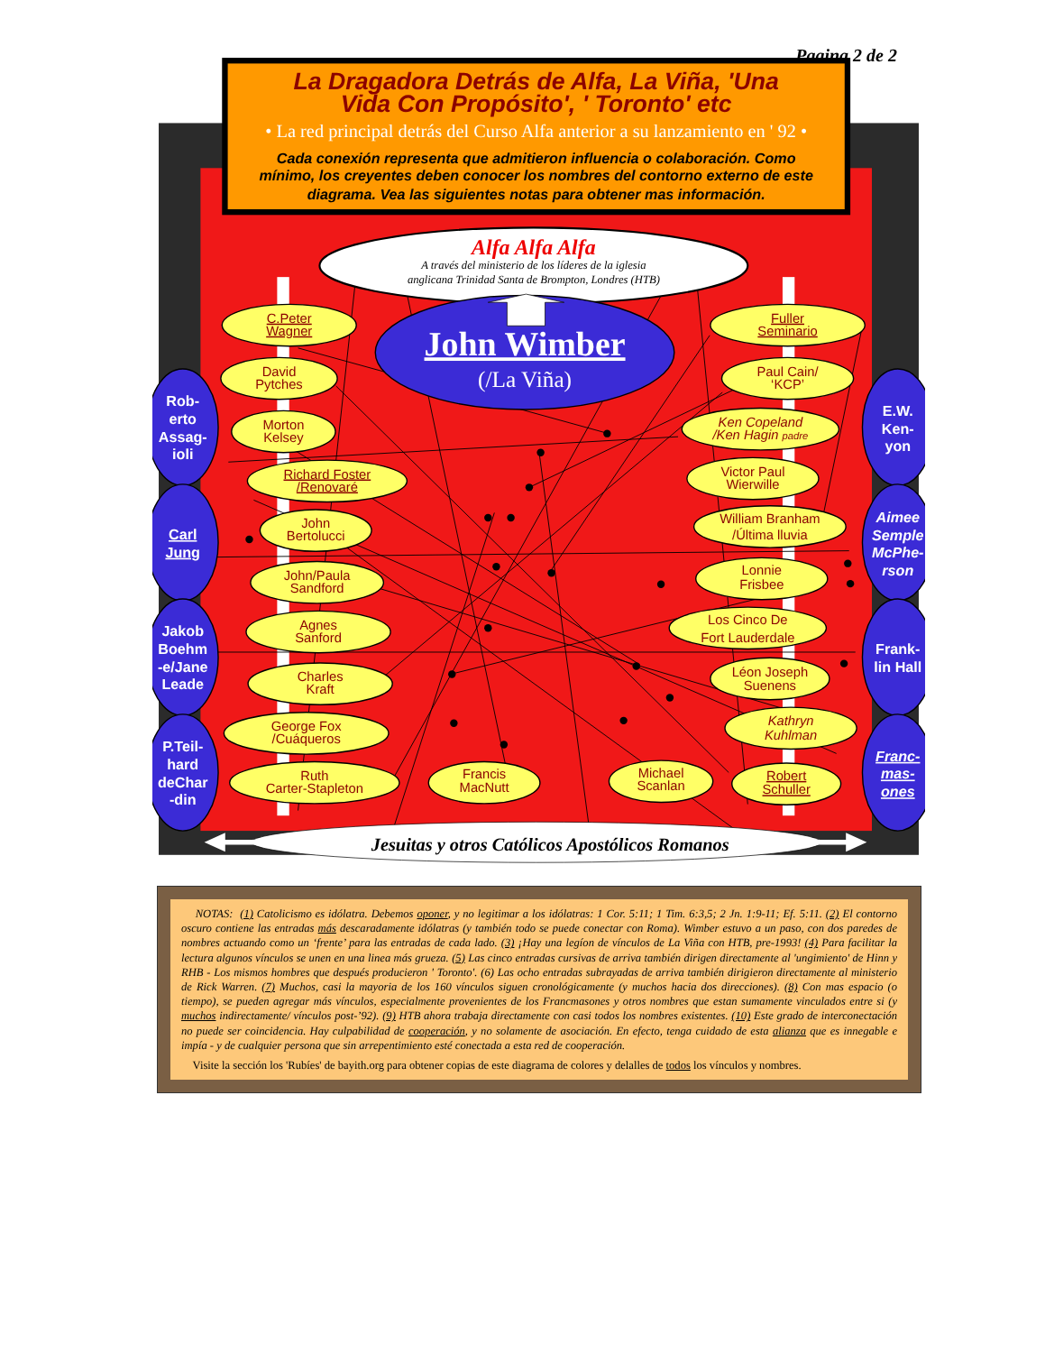Pagina 2 de 2
La Dragadora Detrás de Alfa, La Viña, 'Una
Vida Con Propósito', ' Toronto' etc
• La red principal detrás del Curso Alfa anterior a su lanzamiento en ' 92 •
Cada conexión representa que admitieron influencia o colaboración. Como
mínimo, los creyentes deben conocer los nombres del contorno externo de este
diagrama. Vea las siguientes notas para obtener mas información.
Alfa Alfa Alfa
A través del ministerio de los líderes de la iglesia
anglicana Trinidad Santa de Brompton, Londres (HTB)
John Wimber
(/La Viña)
C.Peter
Wagner
David
Pytches
Morton
Kelsey
Richard Foster
/Renovaré
John
Bertolucci
John/Paula
Sandford
Agnes
Sanford
Charles
Kraft
George Fox
/Cuáqueros
Ruth
Carter-Stapleton
Francis
MacNutt
Michael
Scanlan
Robert
Schuller
Fuller
Seminario
Paul Cain/
‘KCP’
Ken Copeland
/Ken Hagin padre
Victor Paul
Wierwille
William Branham
/Última lluvia
Lonnie
Frisbee
Los Cinco De
Fort Lauderdale
Léon Joseph
Suenens
Kathryn
Kuhlman
Rob-
erto
Assag-
ioli
Carl
Jung
Jakob
Boehm
-e/Jane
Leade
P.Teil-
hard
deChar
-din
E.W.
Ken-
yon
Aimee
Semple
McPhe-
rson
Frank-
lin Hall
Franc-
mas-
ones
Jesuitas y otros Católicos Apostólicos Romanos
NOTAS: (1) Catolicismo es idólatra. Debemos oponer, y no legitimar a los idólatras: 1 Cor. 5:11; 1 Tim. 6:3,5; 2 Jn. 1:9-11; Ef. 5:11. (2) El contorno oscuro contiene las entradas más descaradamente idólatras (y también todo se puede conectar con Roma). Wimber estuvo a un paso, con dos paredes de nombres actuando como un ‘frente’ para las entradas de cada lado. (3) ¡Hay una legíon de vínculos de La Viña con HTB, pre-1993! (4) Para facilitar la lectura algunos vínculos se unen en una linea más grueza. (5) Las cinco entradas cursivas de arriva también dirigen directamente al 'ungimiento' de Hinn y RHB - Los mismos hombres que después producieron ' Toronto'. (6) Las ocho entradas subrayadas de arriva también dirigieron directamente al ministerio de Rick Warren. (7) Muchos, casi la mayoria de los 160 vínculos siguen cronológicamente (y muchos hacia dos direcciones). (8) Con mas espacio (o tiempo), se pueden agregar más vínculos, especialmente provenientes de los Francmasones y otros nombres que estan sumamente vinculados entre si (y muchos indirectamente/ vínculos post-’92). (9) HTB ahora trabaja directamente con casi todos los nombres existentes. (10) Este grado de interconectación no puede ser coincidencia. Hay culpabilidad de cooperación, y no solamente de asociación. En efecto, tenga cuidado de esta alianza que es innegable e impía - y de cualquier persona que sin arrepentimiento esté conectada a esta red de cooperación.
Visite la sección los 'Rubíes' de bayith.org para obtener copias de este diagrama de colores y delalles de todos los vínculos y nombres.